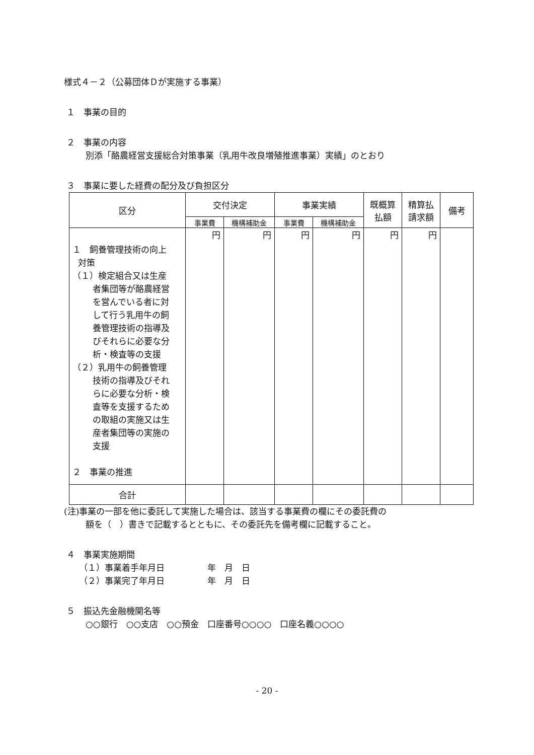様式４－２（公募団体Ｄが実施する事業）
１　事業の目的
２　事業の内容
別添「酪農経営支援総合対策事業（乳用牛改良増殖推進事業）実績」のとおり
３　事業に要した経費の配分及び負担区分
| 区分 | 交付決定 | | 事業実績 | | 既概算 払額 | 精算払 請求額 | 備考 |
| --- | --- | --- | --- | --- | --- | --- | --- |
| | 事業費 | 機構補助金 | 事業費 | 機構補助金 | | | |
| １ 飼養管理技術の向上 対策 （１）検定組合又は生産 者集団等が酪農経営 を営んでいる者に対 して行う乳用牛の飼 養管理技術の指導及 びそれらに必要な分 析・検査等の支援 （２）乳用牛の飼養管理 技術の指導及びそれ らに必要な分析・検 査等を支援するため の取組の実施又は生 産者集団等の実施の 支援 ２ 事業の推進 | 円 | 円 | 円 | 円 | 円 | 円 | |
| 合計 | | | | | | | |
(注)事業の一部を他に委託して実施した場合は、該当する事業費の欄にその委託費の
額を（　）書きで記載するとともに、その委託先を備考欄に記載すること。
４　事業実施期間
（１）事業着手年月日　　　　　年　月　日
（２）事業完了年月日　　　　　年　月　日
５　振込先金融機関名等
○○銀行　○○支店　○○預金　口座番号○○○○　口座名義○○○○
- 20 -